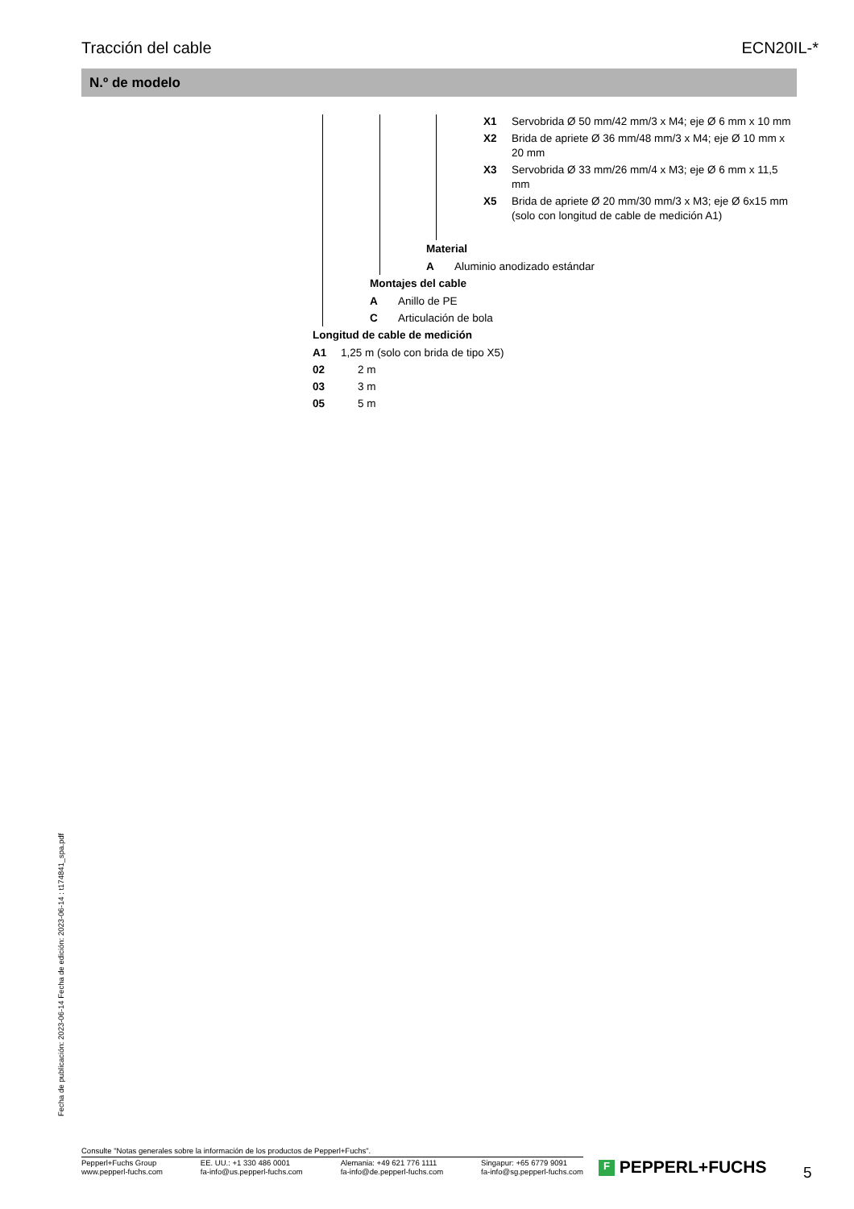Tracción del cable ECN20IL-*
N.º de modelo
X1 Servobrida Ø 50 mm/42 mm/3 x M4; eje Ø 6 mm x 10 mm
X2 Brida de apriete Ø 36 mm/48 mm/3 x M4; eje Ø 10 mm x 20 mm
X3 Servobrida Ø 33 mm/26 mm/4 x M3; eje Ø 6 mm x 11,5 mm
X5 Brida de apriete Ø 20 mm/30 mm/3 x M3; eje Ø 6x15 mm (solo con longitud de cable de medición A1)
Material
A Aluminio anodizado estándar
Montajes del cable
A Anillo de PE
C Articulación de bola
Longitud de cable de medición
A1 1,25 m (solo con brida de tipo X5)
02 2 m
03 3 m
05 5 m
Fecha de publicación: 2023-06-14 Fecha de edición: 2023-06-14 : t174841_spa.pdf
Consulte "Notas generales sobre la información de los productos de Pepperl+Fuchs".
Pepperl+Fuchs Group
www.pepperl-fuchs.com
EE. UU.: +1 330 486 0001
fa-info@us.pepperl-fuchs.com
Alemania: +49 621 776 1111
fa-info@de.pepperl-fuchs.com
Singapur: +65 6779 9091
fa-info@sg.pepperl-fuchs.com
F PEPPERL+FUCHS 5